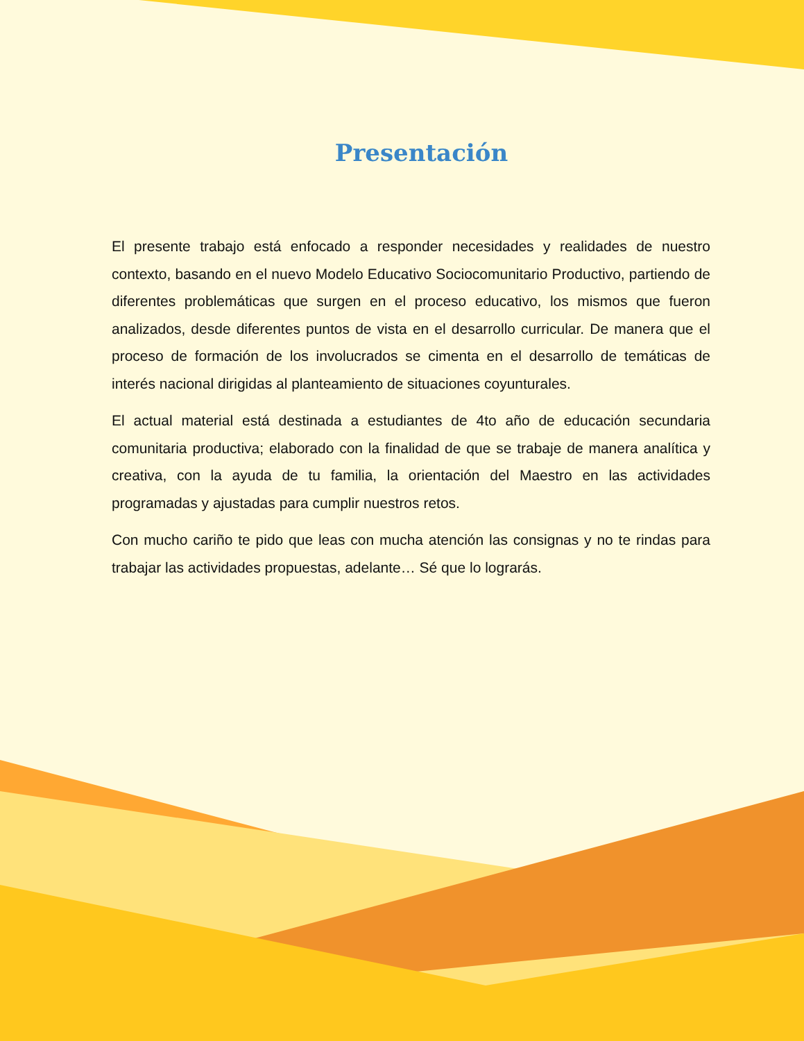Presentación
El presente trabajo está enfocado a responder necesidades y realidades de nuestro contexto, basando en el nuevo Modelo Educativo Sociocomunitario Productivo, partiendo de diferentes problemáticas que surgen en el proceso educativo, los mismos que fueron analizados, desde diferentes puntos de vista en el desarrollo curricular. De manera que el proceso de formación de los involucrados se cimenta en el desarrollo de temáticas de interés nacional dirigidas al planteamiento de situaciones coyunturales.
El actual material está destinada a estudiantes de 4to año de educación secundaria comunitaria productiva; elaborado con la finalidad de que se trabaje de manera analítica y creativa, con la ayuda de tu familia, la orientación del Maestro en las actividades programadas y ajustadas para cumplir nuestros retos.
Con mucho cariño te pido que leas con mucha atención las consignas y no te rindas para trabajar las actividades propuestas, adelante… Sé que lo lograrás.